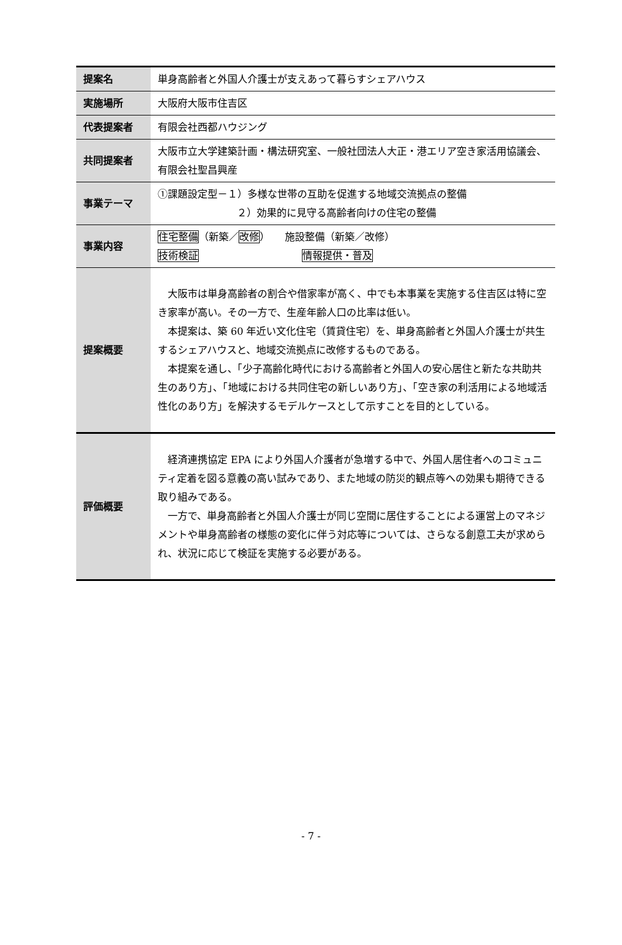| 提案名 | 単身高齢者と外国人介護士が支えあって暮らすシェアハウス |
| 実施場所 | 大阪府大阪市住吉区 |
| 代表提案者 | 有限会社西都ハウジング |
| 共同提案者 | 大阪市立大学建築計画・構法研究室、一般社団法人大正・港エリア空き家活用協議会、有限会社聖昌興産 |
| 事業テーマ | ①課題設定型－１）多様な世帯の互助を促進する地域交流拠点の整備 ２）効果的に見守る高齢者向けの住宅の整備 |
| 事業内容 | 住宅整備 （新築／ 改修 ） 施設整備（新築／改修） 技術検証 情報提供・普及 |
| 提案概要 | 大阪市は単身高齢者の割合や借家率が高く、中でも本事業を実施する住吉区は特に空き家率が高い。その一方で、生産年齢人口の比率は低い。 本提案は、築 60 年近い文化住宅（賃貸住宅）を、単身高齢者と外国人介護士が共生するシェアハウスと、地域交流拠点に改修するものである。 本提案を通し、「少子高齢化時代における高齢者と外国人の安心居住と新たな共助共生のあり方」、「地域における共同住宅の新しいあり方」、「空き家の利活用による地域活性化のあり方」を解決するモデルケースとして示すことを目的としている。 |
| 評価概要 | 経済連携協定 EPA により外国人介護者が急増する中で、外国人居住者へのコミュニティ定着を図る意義の高い試みであり、また地域の防災的観点等への効果も期待できる取り組みである。 一方で、単身高齢者と外国人介護士が同じ空間に居住することによる運営上のマネジメントや単身高齢者の様態の変化に伴う対応等については、さらなる創意工夫が求められ、状況に応じて検証を実施する必要がある。 |
- 7 -